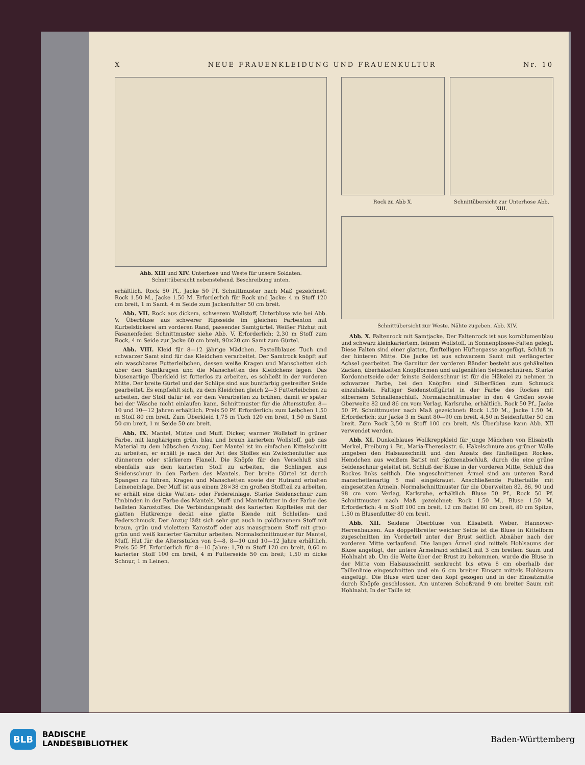X NEUE FRAUENKLEIDUNG UND FRAUENKULTUR Nr. 10
Abb. XIII und XIV. Unterhose und Weste für unsere Soldaten.
Schnittübersicht nebenstehend. Beschreibung unten.
erhältlich. Rock 50 Pf., Jacke 50 Pf. Schnittmuster nach Maß gezeichnet: Rock 1.50 M., Jacke 1.50 M. Erforderlich für Rock und Jacke: 4 m Stoff 120 cm breit, 1 m Samt. 4 m Seide zum Jackenfutter 50 cm breit.
Abb. VII. Rock aus dickem, schwerem Wollstoff, Unterbluse wie bei Abb. V, Überbluse aus schwerer Ripsseide im gleichen Farbenton mit Kurbelstickerei am vorderen Rand, passender Samtgürtel. Weißer Filzhut mit Fasanenfeder. Schnittmuster siehe Abb. V. Erforderlich: 2,30 m Stoff zum Rock, 4 m Seide zur Jacke 60 cm breit, 90×20 cm Samt zum Gürtel.
Abb. VIII. Kleid für 8—12 jährige Mädchen. Pastellblaues Tuch und schwarzer Samt sind für das Kleidchen verarbeitet. Der Samtrock knöpft auf ein waschbares Futterleibchen, dessen weiße Kragen und Manschetten sich über den Samtkragen und die Manschetten des Kleidchens legen. Das blusenartige Überkleid ist futterlos zu arbeiten, es schließt in der vorderen Mitte. Der breite Gürtel und der Schlips sind aus buntfarbig gestreifter Seide gearbeitet. Es empfiehlt sich, zu dem Kleidchen gleich 2—3 Futterleibchen zu arbeiten, der Stoff dafür ist vor dem Verarbeiten zu brühen, damit er später bei der Wäsche nicht einlaufen kann. Schnittmuster für die Altersstufen 8—10 und 10—12 Jahren erhältlich. Preis 50 Pf. Erforderlich: zum Leibchen 1,50 m Stoff 80 cm breit. Zum Überkleid 1,75 m Tuch 120 cm breit, 1,50 m Samt 50 cm breit, 1 m Seide 50 cm breit.
Abb. IX. Mantel, Mütze und Muff. Dicker, warmer Wollstoff in grüner Farbe, mit langhärigem grün, blau und braun kariertem Wollstoff, gab das Material zu dem hübschen Anzug. Der Mantel ist im einfachen Kittelschnitt zu arbeiten, er erhält je nach der Art des Stoffes ein Zwischenfutter aus dünnerem oder stärkerem Flanell. Die Knöpfe für den Verschluß sind ebenfalls aus dem karierten Stoff zu arbeiten, die Schlingen aus Seidenschnur in den Farben des Mantels. Der breite Gürtel ist durch Spangen zu führen, Kragen und Manschetten sowie der Hutrand erhalten Leineneinlage. Der Muff ist aus einem 28×38 cm großen Stoffteil zu arbeiten, er erhält eine dicke Watten- oder Federeinlage. Starke Seidenschnur zum Umbinden in der Farbe des Mantels. Muff- und Mantelfutter in der Farbe des hellsten Karostoffes. Die Verbindungsnaht des karierten Kopfteiles mit der glatten Hutkrempe deckt eine glatte Blende mit Schleifen- und Federschmuck. Der Anzug läßt sich sehr gut auch in goldbraunem Stoff mit braun, grün und violettem Karostoff oder aus mausgrauem Stoff mit grau-grün und weiß karierter Garnitur arbeiten. Normalschnittmuster für Mantel, Muff, Hut für die Altersstufen von 6—8, 8—10 und 10—12 Jahre erhältlich. Preis 50 Pf. Erforderlich für 8—10 Jahre: 1,70 m Stoff 120 cm breit, 0,60 m karierter Stoff 100 cm breit, 4 m Futterseide 50 cm breit; 1,50 m dicke Schnur, 1 m Leinen.
Rock zu Abb X. Schnittübersicht zur Unterhose Abb. XIII.
Schnittübersicht zur Weste. Nähte zugeben. Abb. XIV.
Abb. X. Faltenrock mit Samtjacke. Der Faltenrock ist aus kornblumenblau und schwarz kleinkariertem, feinem Wollstoff, in Sonnenplissee-Falten gelegt. Diese Falten sind einer glatten, fünfteiligen Hüftenpasse angefügt, Schluß in der hinteren Mitte. Die Jacke ist aus schwarzem Samt mit verlängerter Achsel gearbeitet. Die Garnitur der vorderen Ränder besteht aus gehäkelten Zacken, überhäkelten Knopfformen und aufgenähten Seidenschnüren. Starke Kordonnetseide oder feinste Seidenschnur ist für die Häkelei zu nehmen in schwarzer Farbe, bei den Knöpfen sind Silberfäden zum Schmuck einzuhäkeln. Faltiger Seidenstoffgürtel in der Farbe des Rockes mit silbernem Schnallenschluß. Normalschnittmuster in den 4 Größen sowie Oberweite 82 und 86 cm vom Verlag, Karlsruhe, erhältlich. Rock 50 Pf., Jacke 50 Pf. Schnittmuster nach Maß gezeichnet: Rock 1.50 M., Jacke 1.50 M. Erforderlich: zur Jacke 3 m Samt 80—90 cm breit, 4,50 m Seidenfutter 50 cm breit. Zum Rock 3,50 m Stoff 100 cm breit. Als Überbluse kann Abb. XII verwendet werden.
Abb. XI. Dunkelblaues Wollkreppkleid für junge Mädchen von Elisabeth Merkel, Freiburg i. Br., Maria-Theresiastr. 6. Häkelschnüre aus grüner Wolle umgeben den Halsausschnitt und den Ansatz des fünfteiligen Rockes. Hemdchen aus weißem Batist mit Spitzenabschluß, durch die eine grüne Seidenschnur geleitet ist. Schluß der Bluse in der vorderen Mitte, Schluß des Rockes links seitlich. Die angeschnittenen Ärmel sind am unteren Rand manschettenartig 5 mal eingekraust. Anschließende Futtertaille mit eingesetzten Ärmeln. Normalschnittmuster für die Oberweiten 82, 86, 90 und 98 cm vom Verlag, Karlsruhe, erhältlich. Bluse 50 Pf., Rock 50 Pf. Schnittmuster nach Maß gezeichnet: Rock 1.50 M., Bluse 1.50 M. Erforderlich: 4 m Stoff 100 cm breit, 12 cm Batist 80 cm breit, 80 cm Spitze, 1,50 m Blusenfutter 80 cm breit.
Abb. XII. Seidene Überbluse von Elisabeth Weber, Hannover-Herrenhausen. Aus doppeltbreiter weicher Seide ist die Bluse in Kittelform zugeschnitten im Vorderteil unter der Brust seitlich Abnäher nach der vorderen Mitte verlaufend. Die langen Ärmel sind mittels Hohlsaums der Bluse angefügt, der untere Ärmelrand schließt mit 3 cm breitem Saum und Hohlnaht ab. Um die Weite über der Brust zu bekommen, wurde die Bluse in der Mitte vom Halsausschnitt senkrecht bis etwa 8 cm oberhalb der Taillenlinie eingeschnitten und ein 6 cm breiter Einsatz mittels Hohlsaum eingefügt. Die Bluse wird über den Kopf gezogen und in der Einsatzmitte durch Knöpfe geschlossen. Am unteren Schoßrand 9 cm breiter Saum mit Hohlnaht. In der Taille ist
BLB BADISCHE
LANDESBIBLIOTHEK
Baden-Württemberg